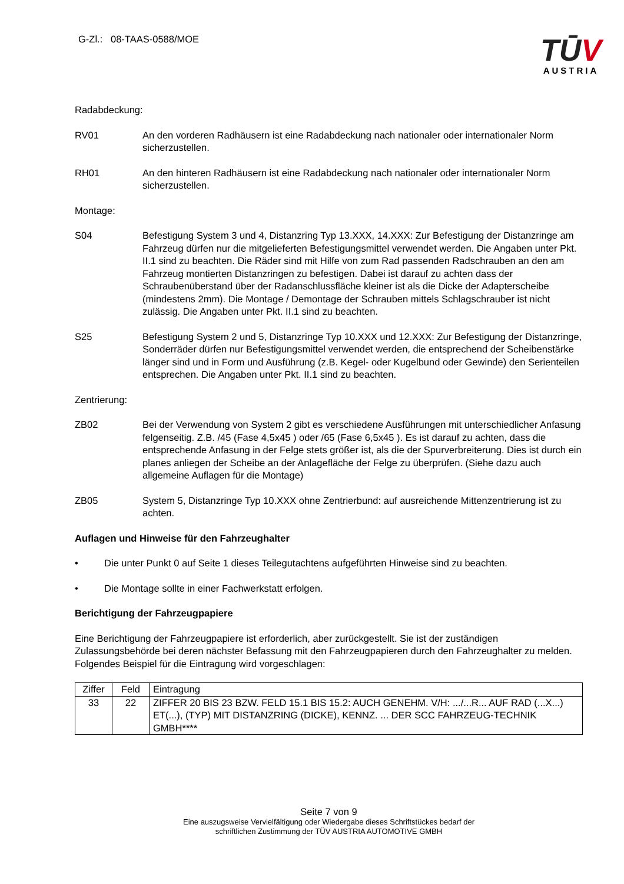G-Zl.: 08-TAAS-0588/MOE
TŪV
AUSTRIA
Radabdeckung:
RV01 An den vorderen Radhäusern ist eine Radabdeckung nach nationaler oder internationaler Norm sicherzustellen.
RH01 An den hinteren Radhäusern ist eine Radabdeckung nach nationaler oder internationaler Norm sicherzustellen.
Montage:
S04 Befestigung System 3 und 4, Distanzring Typ 13.XXX, 14.XXX: Zur Befestigung der Distanzringe am Fahrzeug dürfen nur die mitgelieferten Befestigungsmittel verwendet werden. Die Angaben unter Pkt. II.1 sind zu beachten. Die Räder sind mit Hilfe von zum Rad passenden Radschrauben an den am Fahrzeug montierten Distanzringen zu befestigen. Dabei ist darauf zu achten dass der Schraubenüberstand über der Radanschlussfläche kleiner ist als die Dicke der Adapterscheibe (mindestens 2mm). Die Montage / Demontage der Schrauben mittels Schlagschrauber ist nicht zulässig. Die Angaben unter Pkt. II.1 sind zu beachten.
S25 Befestigung System 2 und 5, Distanzringe Typ 10.XXX und 12.XXX: Zur Befestigung der Distanzringe, Sonderräder dürfen nur Befestigungsmittel verwendet werden, die entsprechend der Scheibenstärke länger sind und in Form und Ausführung (z.B. Kegel- oder Kugelbund oder Gewinde) den Serienteilen entsprechen. Die Angaben unter Pkt. II.1 sind zu beachten.
Zentrierung:
ZB02 Bei der Verwendung von System 2 gibt es verschiedene Ausführungen mit unterschiedlicher Anfasung felgenseitig. Z.B. /45 (Fase 4,5x45 ) oder /65 (Fase 6,5x45 ). Es ist darauf zu achten, dass die entsprechende Anfasung in der Felge stets größer ist, als die der Spurverbreiterung. Dies ist durch ein planes anliegen der Scheibe an der Anlagefläche der Felge zu überprüfen. (Siehe dazu auch allgemeine Auflagen für die Montage)
ZB05 System 5, Distanzringe Typ 10.XXX ohne Zentrierbund: auf ausreichende Mittenzentrierung ist zu achten.
Auflagen und Hinweise für den Fahrzeughalter
• Die unter Punkt 0 auf Seite 1 dieses Teilegutachtens aufgeführten Hinweise sind zu beachten.
• Die Montage sollte in einer Fachwerkstatt erfolgen.
Berichtigung der Fahrzeugpapiere
Eine Berichtigung der Fahrzeugpapiere ist erforderlich, aber zurückgestellt. Sie ist der zuständigen Zulassungsbehörde bei deren nächster Befassung mit den Fahrzeugpapieren durch den Fahrzeughalter zu melden. Folgendes Beispiel für die Eintragung wird vorgeschlagen:
| Ziffer | Feld | Eintragung |
| --- | --- | --- |
| 33 | 22 | ZIFFER 20 BIS 23 BZW. FELD 15.1 BIS 15.2: AUCH GENEHM. V/H: .../...R... AUF RAD (...X...) ET(...), (TYP) MIT DISTANZRING (DICKE), KENNZ. ... DER SCC FAHRZEUG-TECHNIK GMBH**** |
Seite 7 von 9
Eine auszugsweise Vervielfältigung oder Wiedergabe dieses Schriftstückes bedarf der
schriftlichen Zustimmung der TÜV AUSTRIA AUTOMOTIVE GMBH